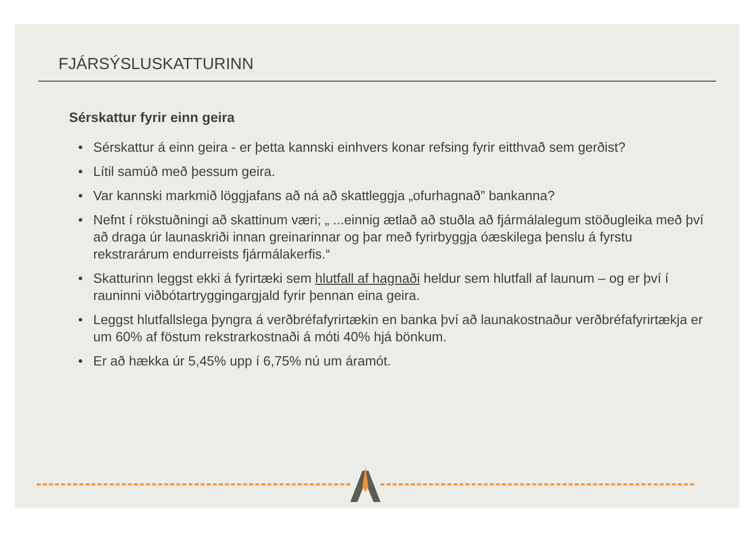FJÁRSÝSLUSKATTURINN
Sérskattur fyrir einn geira
• Sérskattur á einn geira - er þetta kannski einhvers konar refsing fyrir eitthvað sem gerðist?
• Lítil samúð með þessum geira.
• Var kannski markmið löggjafans að ná að skattleggja „ofurhagnað” bankanna?
• Nefnt í rökstuðningi að skattinum væri; „ ...einnig ætlað að stuðla að fjármálalegum stöðugleika með því að draga úr launaskriði innan greinarinnar og þar með fyrirbyggja óæskilega þenslu á fyrstu rekstrarárum endurreists fjármálakerfis.“
• Skatturinn leggst ekki á fyrirtæki sem hlutfall af hagnaði heldur sem hlutfall af launum – og er því í rauninni viðbótartryggingargjald fyrir þennan eina geira.
• Leggst hlutfallslega þyngra á verðbréfafyrirtækin en banka því að launakostnaður verðbréfafyrirtækja er um 60% af föstum rekstrarkostnaði á móti 40% hjá bönkum.
• Er að hækka úr 5,45% upp í 6,75% nú um áramót.